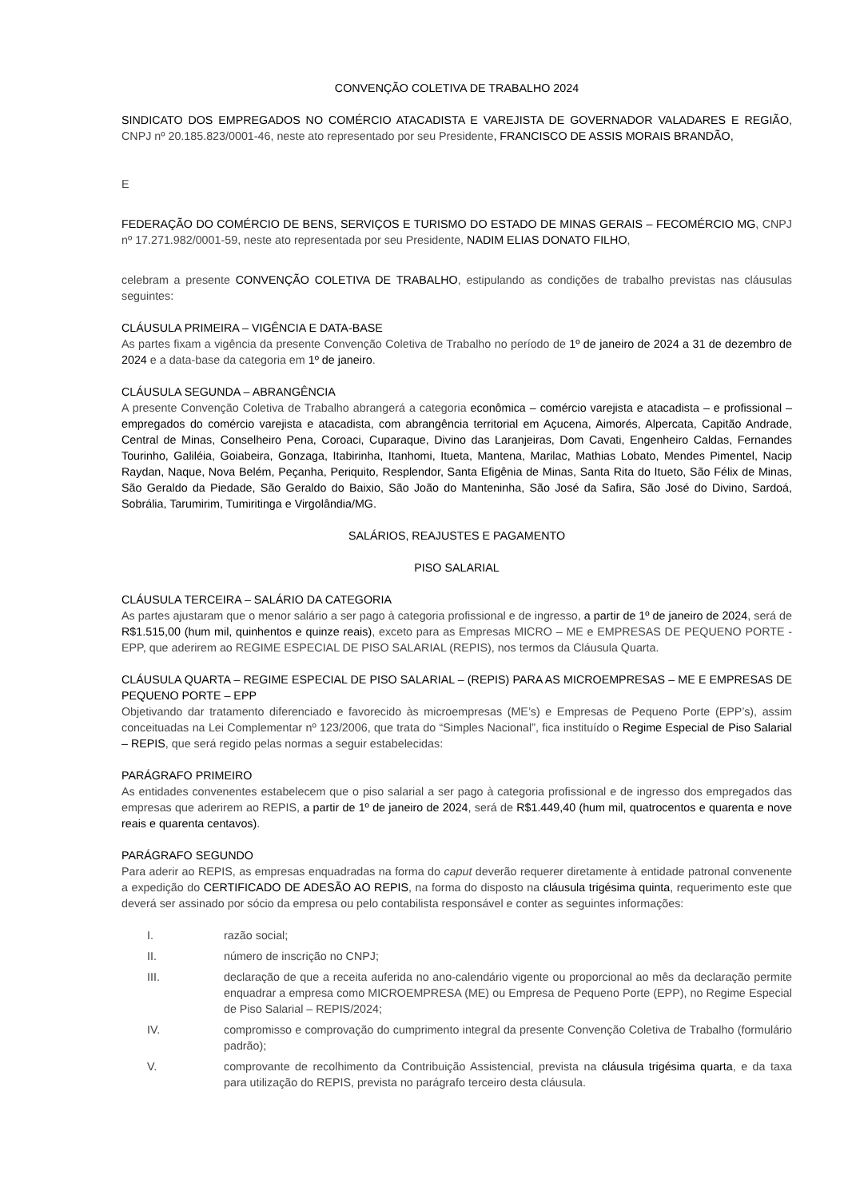CONVENÇÃO COLETIVA DE TRABALHO 2024
SINDICATO DOS EMPREGADOS NO COMÉRCIO ATACADISTA E VAREJISTA DE GOVERNADOR VALADARES E REGIÃO, CNPJ nº 20.185.823/0001-46, neste ato representado por seu Presidente, FRANCISCO DE ASSIS MORAIS BRANDÃO,
E
FEDERAÇÃO DO COMÉRCIO DE BENS, SERVIÇOS E TURISMO DO ESTADO DE MINAS GERAIS – FECOMÉRCIO MG, CNPJ nº 17.271.982/0001-59, neste ato representada por seu Presidente, NADIM ELIAS DONATO FILHO,
celebram a presente CONVENÇÃO COLETIVA DE TRABALHO, estipulando as condições de trabalho previstas nas cláusulas seguintes:
CLÁUSULA PRIMEIRA – VIGÊNCIA E DATA-BASE
As partes fixam a vigência da presente Convenção Coletiva de Trabalho no período de 1º de janeiro de 2024 a 31 de dezembro de 2024 e a data-base da categoria em 1º de janeiro.
CLÁUSULA SEGUNDA – ABRANGÊNCIA
A presente Convenção Coletiva de Trabalho abrangerá a categoria econômica – comércio varejista e atacadista – e profissional – empregados do comércio varejista e atacadista, com abrangência territorial em Açucena, Aimorés, Alpercata, Capitão Andrade, Central de Minas, Conselheiro Pena, Coroaci, Cuparaque, Divino das Laranjeiras, Dom Cavati, Engenheiro Caldas, Fernandes Tourinho, Galiléia, Goiabeira, Gonzaga, Itabirinha, Itanhomi, Itueta, Mantena, Marilac, Mathias Lobato, Mendes Pimentel, Nacip Raydan, Naque, Nova Belém, Peçanha, Periquito, Resplendor, Santa Efigênia de Minas, Santa Rita do Itueto, São Félix de Minas, São Geraldo da Piedade, São Geraldo do Baixio, São João do Manteninha, São José da Safira, São José do Divino, Sardoá, Sobrália, Tarumirim, Tumiritinga e Virgolândia/MG.
SALÁRIOS, REAJUSTES E PAGAMENTO
PISO SALARIAL
CLÁUSULA TERCEIRA – SALÁRIO DA CATEGORIA
As partes ajustaram que o menor salário a ser pago à categoria profissional e de ingresso, a partir de 1º de janeiro de 2024, será de R$1.515,00 (hum mil, quinhentos e quinze reais), exceto para as Empresas MICRO – ME e EMPRESAS DE PEQUENO PORTE -EPP, que aderirem ao REGIME ESPECIAL DE PISO SALARIAL (REPIS), nos termos da Cláusula Quarta.
CLÁUSULA QUARTA – REGIME ESPECIAL DE PISO SALARIAL – (REPIS) PARA AS MICROEMPRESAS – ME E EMPRESAS DE PEQUENO PORTE – EPP
Objetivando dar tratamento diferenciado e favorecido às microempresas (ME’s) e Empresas de Pequeno Porte (EPP’s), assim conceituadas na Lei Complementar nº 123/2006, que trata do “Simples Nacional”, fica instituído o Regime Especial de Piso Salarial – REPIS, que será regido pelas normas a seguir estabelecidas:
PARÁGRAFO PRIMEIRO
As entidades convenentes estabelecem que o piso salarial a ser pago à categoria profissional e de ingresso dos empregados das empresas que aderirem ao REPIS, a partir de 1º de janeiro de 2024, será de R$1.449,40 (hum mil, quatrocentos e quarenta e nove reais e quarenta centavos).
PARÁGRAFO SEGUNDO
Para aderir ao REPIS, as empresas enquadradas na forma do caput deverão requerer diretamente à entidade patronal convenente a expedição do CERTIFICADO DE ADESÃO AO REPIS, na forma do disposto na cláusula trigésima quinta, requerimento este que deverá ser assinado por sócio da empresa ou pelo contabilista responsável e conter as seguintes informações:
I. razão social;
II. número de inscrição no CNPJ;
III. declaração de que a receita auferida no ano-calendário vigente ou proporcional ao mês da declaração permite enquadrar a empresa como MICROEMPRESA (ME) ou Empresa de Pequeno Porte (EPP), no Regime Especial de Piso Salarial – REPIS/2024;
IV. compromisso e comprovação do cumprimento integral da presente Convenção Coletiva de Trabalho (formulário padrão);
V. comprovante de recolhimento da Contribuição Assistencial, prevista na cláusula trigésima quarta, e da taxa para utilização do REPIS, prevista no parágrafo terceiro desta cláusula.